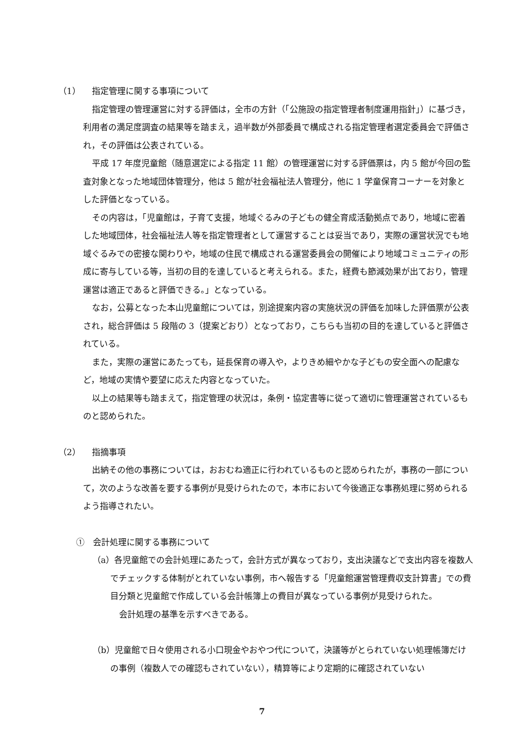（1） 指定管理に関する事項について
指定管理の管理運営に対する評価は，全市の方針（「公施設の指定管理者制度運用指針」）に基づき，利用者の満足度調査の結果等を踏まえ，過半数が外部委員で構成される指定管理者選定委員会で評価され，その評価は公表されている。
平成 17 年度児童館（随意選定による指定 11 館）の管理運営に対する評価票は，内 5 館が今回の監査対象となった地域団体管理分，他は 5 館が社会福祉法人管理分，他に 1 学童保育コーナーを対象とした評価となっている。
その内容は，「児童館は，子育て支援，地域ぐるみの子どもの健全育成活動拠点であり，地域に密着した地域団体，社会福祉法人等を指定管理者として運営することは妥当であり，実際の運営状況でも地域ぐるみでの密接な関わりや，地域の住民で構成される運営委員会の開催により地域コミュニティの形成に寄与している等，当初の目的を達していると考えられる。また，経費も節減効果が出ており，管理運営は適正であると評価できる。」となっている。
なお，公募となった本山児童館については，別途提案内容の実施状況の評価を加味した評価票が公表され，総合評価は 5 段階の 3（提案どおり）となっており，こちらも当初の目的を達していると評価されている。
また，実際の運営にあたっても，延長保育の導入や，よりきめ細やかな子どもの安全面への配慮など，地域の実情や要望に応えた内容となっていた。
以上の結果等も踏まえて，指定管理の状況は，条例・協定書等に従って適切に管理運営されているものと認められた。
（2） 指摘事項
出納その他の事務については，おおむね適正に行われているものと認められたが，事務の一部について，次のような改善を要する事例が見受けられたので，本市において今後適正な事務処理に努められるよう指導されたい。
①　会計処理に関する事務について
（a）各児童館での会計処理にあたって，会計方式が異なっており，支出決議などで支出内容を複数人でチェックする体制がとれていない事例，市へ報告する「児童館運営管理費収支計算書」での費目分類と児童館で作成している会計帳簿上の費目が異なっている事例が見受けられた。
会計処理の基準を示すべきである。
（b）児童館で日々使用される小口現金やおやつ代について，決議等がとられていない処理帳簿だけの事例（複数人での確認もされていない），精算等により定期的に確認されていない
7